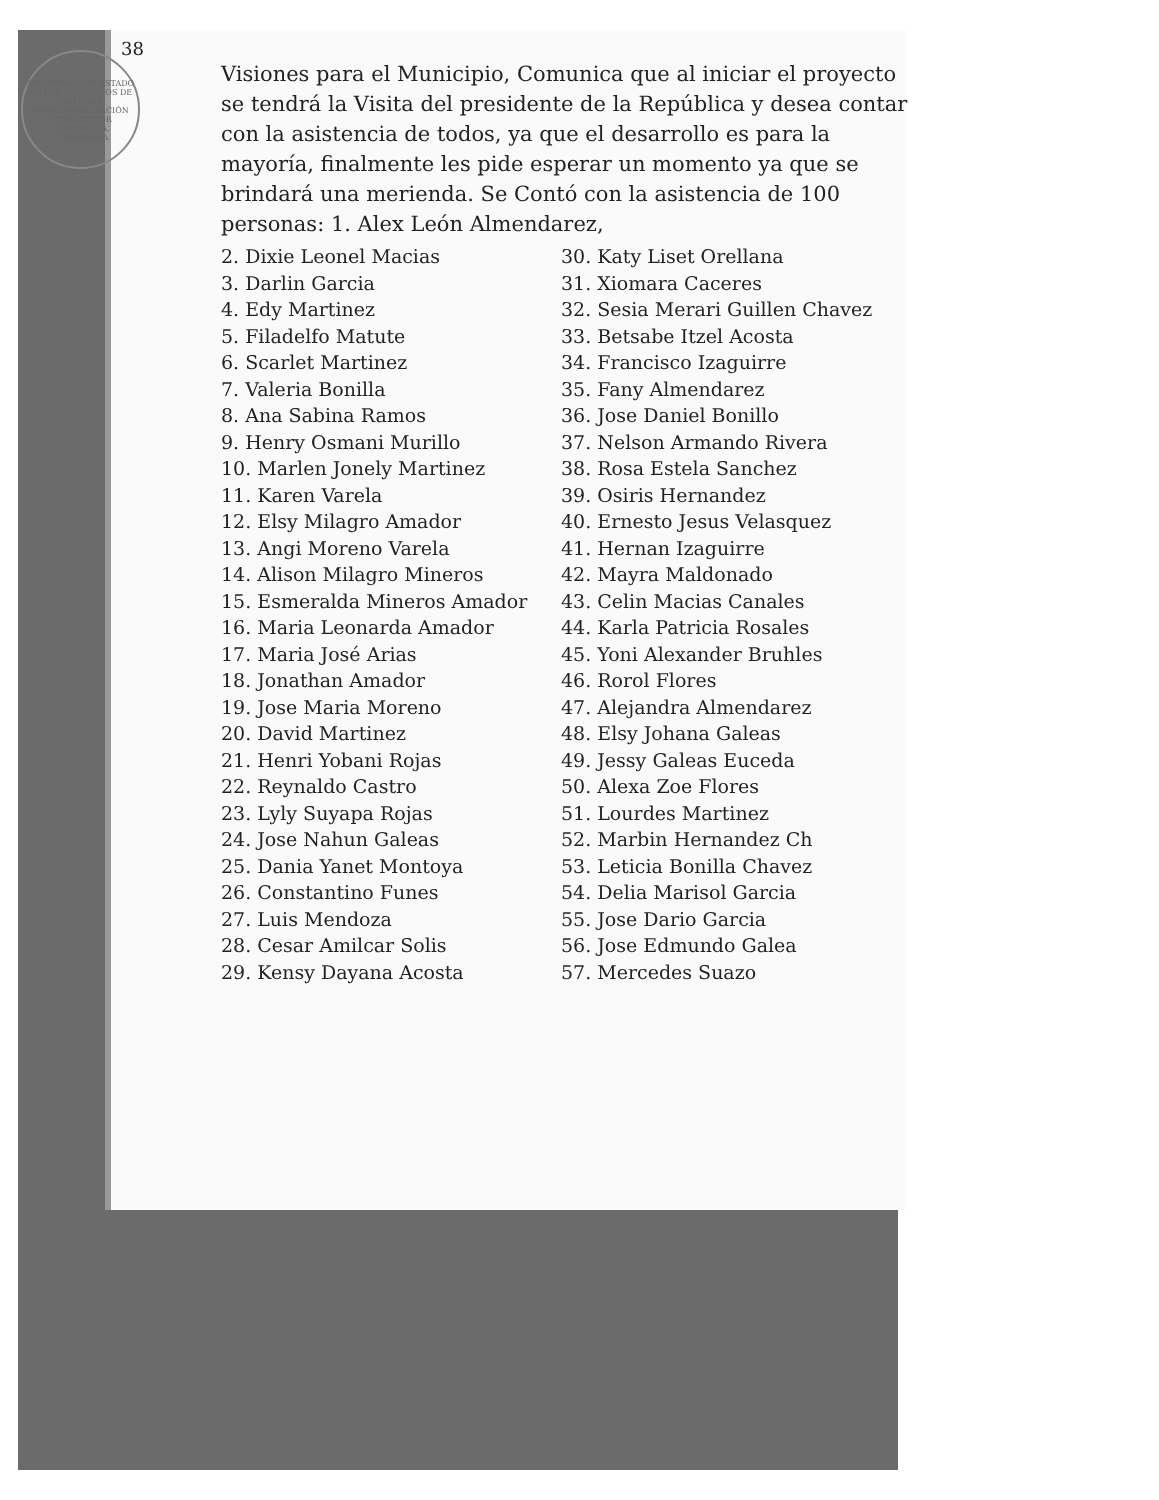38
SECRETARÍA DE ESTADO EN LOS DESPACHOS DE JUSTICIA Y DESCENTRALIZACIÓN
GOBERNADOR
COMAYAGUA, COMAYAGUA
Visiones para el Municipio, Comunica que al iniciar el proyecto se tendrá la Visita del presidente de la República y desea contar con la asistencia de todos, ya que el desarrollo es para la mayoría, finalmente les pide esperar un momento ya que se brindará una merienda. Se Contó con la asistencia de 100 personas: 1. Alex León Almendarez,
2. Dixie Leonel Macias
3. Darlin Garcia
4. Edy Martinez
5. Filadelfo Matute
6. Scarlet Martinez
7. Valeria Bonilla
8. Ana Sabina Ramos
9. Henry Osmani Murillo
10. Marlen Jonely Martinez
11. Karen Varela
12. Elsy Milagro Amador
13. Angi Moreno Varela
14. Alison Milagro Mineros
15. Esmeralda Mineros Amador
16. Maria Leonarda Amador
17. Maria José Arias
18. Jonathan Amador
19. Jose Maria Moreno
20. David Martinez
21. Henri Yobani Rojas
22. Reynaldo Castro
23. Lyly Suyapa Rojas
24. Jose Nahun Galeas
25. Dania Yanet Montoya
26. Constantino Funes
27. Luis Mendoza
28. Cesar Amilcar Solis
29. Kensy Dayana Acosta
30. Katy Liset Orellana
31. Xiomara Caceres
32. Sesia Merari Guillen Chavez
33. Betsabe Itzel Acosta
34. Francisco Izaguirre
35. Fany Almendarez
36. Jose Daniel Bonillo
37. Nelson Armando Rivera
38. Rosa Estela Sanchez
39. Osiris Hernandez
40. Ernesto Jesus Velasquez
41. Hernan Izaguirre
42. Mayra Maldonado
43. Celin Macias Canales
44. Karla Patricia Rosales
45. Yoni Alexander Bruhles
46. Rorol Flores
47. Alejandra Almendarez
48. Elsy Johana Galeas
49. Jessy Galeas Euceda
50. Alexa Zoe Flores
51. Lourdes Martinez
52. Marbin Hernandez Ch
53. Leticia Bonilla Chavez
54. Delia Marisol Garcia
55. Jose Dario Garcia
56. Jose Edmundo Galea
57. Mercedes Suazo